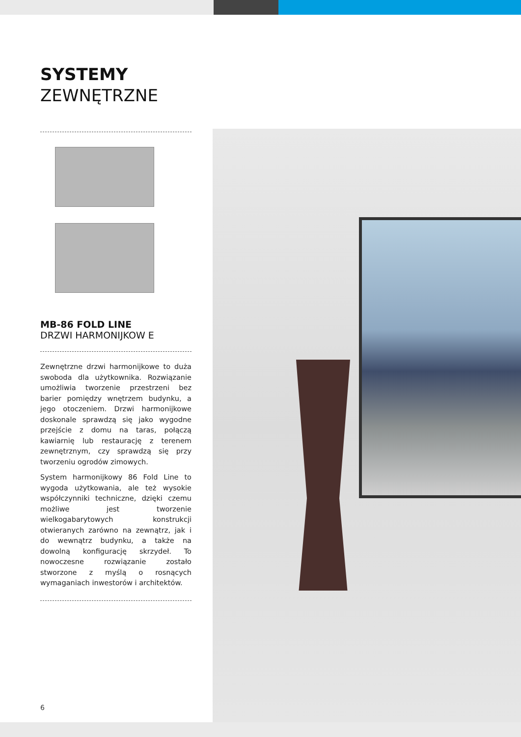SYSTEMY
ZEWNĘTRZNE
MB-86 FOLD LINE
DRZWI HARMONIJKOW E
Zewnętrzne drzwi harmonijkowe to duża swoboda dla użytkownika. Rozwiązanie umożliwia tworzenie przestrzeni bez barier pomiędzy wnętrzem budynku, a jego otoczeniem. Drzwi harmonijkowe doskonale sprawdzą się jako wygodne przejście z domu na taras, połączą kawiarnię lub restaurację z terenem zewnętrznym, czy sprawdzą się przy tworzeniu ogrodów zimowych.
System harmonijkowy 86 Fold Line to wygoda użytkowania, ale też wysokie współczynniki techniczne, dzięki czemu możliwe jest tworzenie wielkogabarytowych konstrukcji otwieranych zarówno na zewnątrz, jak i do wewnątrz budynku, a także na dowolną konfigurację skrzydeł. To nowoczesne rozwiązanie zostało stworzone z myślą o rosnących wymaganiach inwestorów i architektów.
6